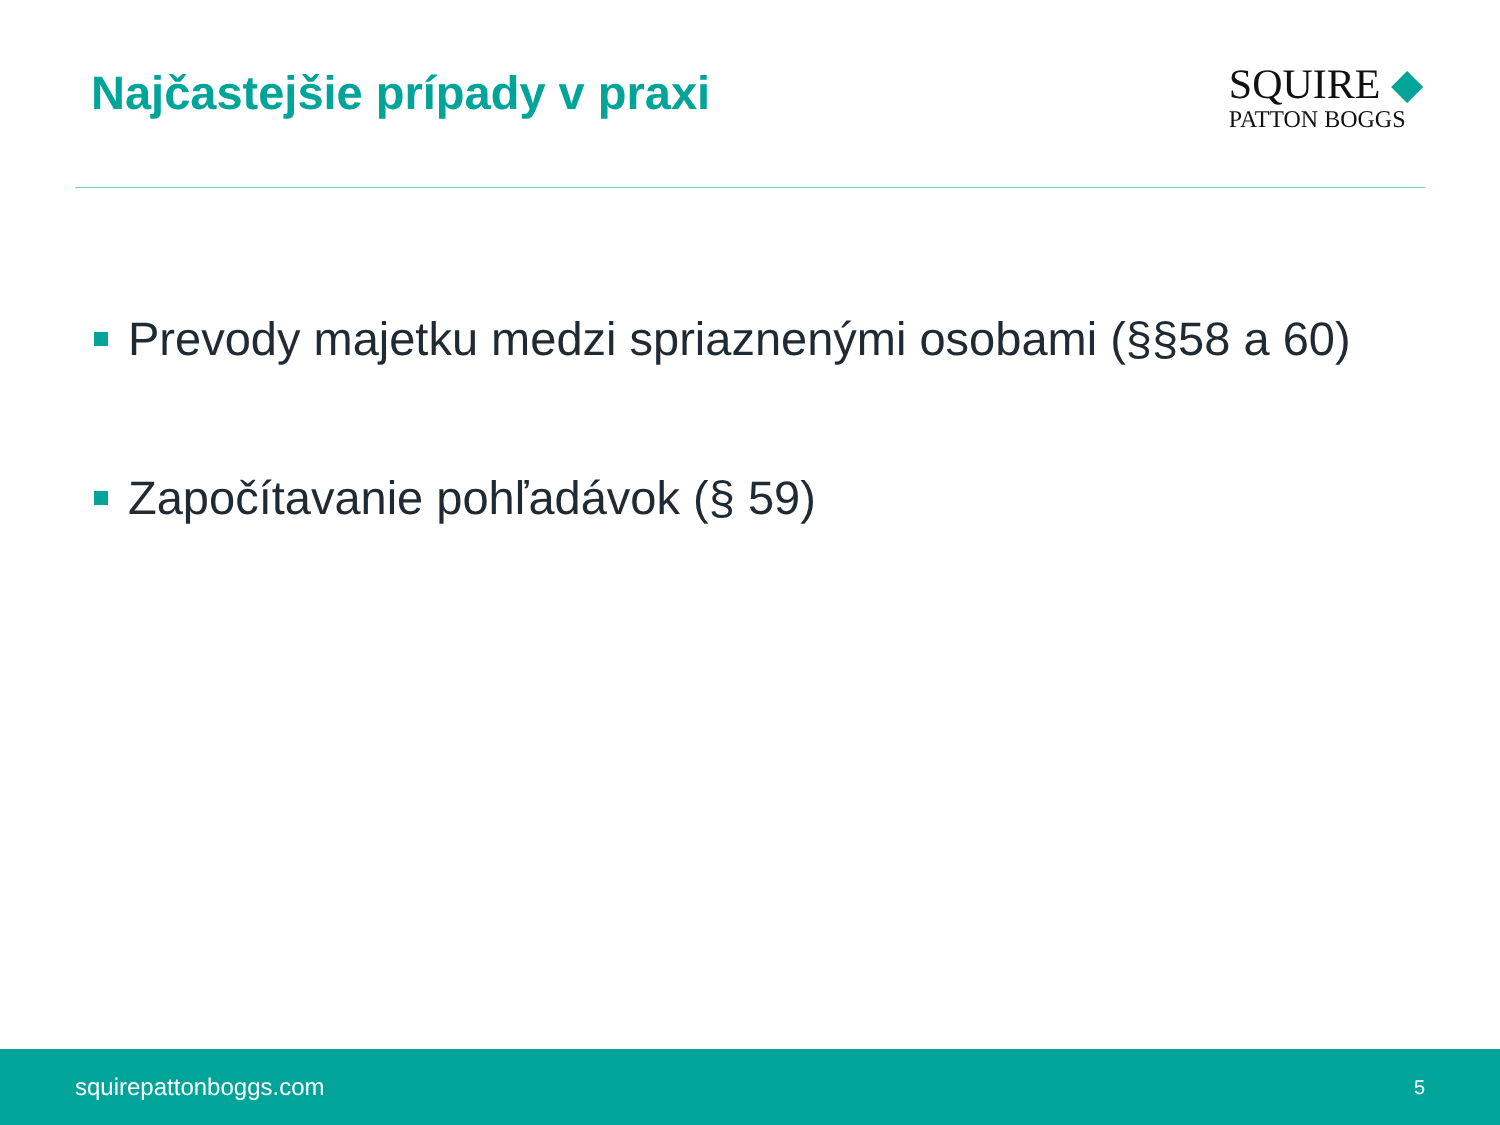Najčastejšie prípady v praxi
SQUIRE ◆
PATTON BOGGS
Prevody majetku medzi spriaznenými osobami (§§58 a 60)
Započítavanie pohľadávok (§ 59)
squirepattonboggs.com 5